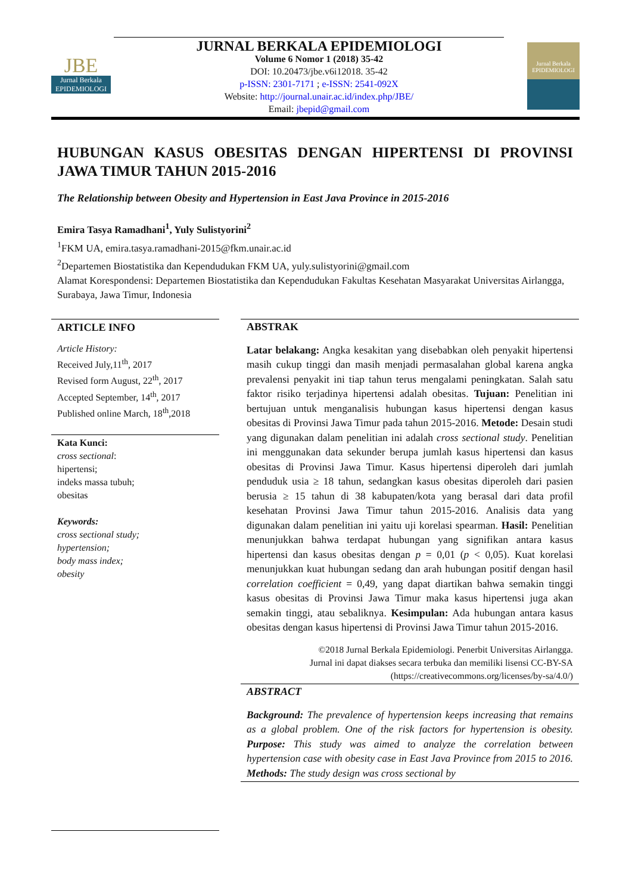JBE
Jurnal Berkala
EPIDEMIOLOGI
JURNAL BERKALA EPIDEMIOLOGI
Volume 6 Nomor 1 (2018) 35-42
DOI: 10.20473/jbe.v6i12018. 35-42
p-ISSN: 2301-7171 ; e-ISSN: 2541-092X
Website: http://journal.unair.ac.id/index.php/JBE/
Email: jbepid@gmail.com
Jurnal Berkala
EPIDEMIOLOGI
HUBUNGAN KASUS OBESITAS DENGAN HIPERTENSI DI PROVINSI JAWA TIMUR TAHUN 2015-2016
The Relationship between Obesity and Hypertension in East Java Province in 2015-2016
Emira Tasya Ramadhani<sup>1</sup>, Yuly Sulistyorini<sup>2</sup>
<sup>1</sup> FKM UA, emira.tasya.ramadhani-2015@fkm.unair.ac.id
<sup>2</sup> Departemen Biostatistika dan Kependudukan FKM UA, yuly.sulistyorini@gmail.com
Alamat Korespondensi: Departemen Biostatistika dan Kependudukan Fakultas Kesehatan Masyarakat Universitas Airlangga, Surabaya, Jawa Timur, Indonesia
ARTICLE INFO
Article History:
Received July,11<sup>th</sup>, 2017
Revised form August, 22<sup>th</sup>, 2017
Accepted September, 14<sup>th</sup>, 2017
Published online March, 18<sup>th</sup>,2018
Kata Kunci:
cross sectional:
hipertensi;
indeks massa tubuh;
obesitas
Keywords:
cross sectional study;
hypertension;
body mass index;
obesity
ABSTRAK
Latar belakang: Angka kesakitan yang disebabkan oleh penyakit hipertensi masih cukup tinggi dan masih menjadi permasalahan global karena angka prevalensi penyakit ini tiap tahun terus mengalami peningkatan. Salah satu faktor risiko terjadinya hipertensi adalah obesitas. Tujuan: Penelitian ini bertujuan untuk menganalisis hubungan kasus hipertensi dengan kasus obesitas di Provinsi Jawa Timur pada tahun 2015-2016. Metode: Desain studi yang digunakan dalam penelitian ini adalah cross sectional study. Penelitian ini menggunakan data sekunder berupa jumlah kasus hipertensi dan kasus obesitas di Provinsi Jawa Timur. Kasus hipertensi diperoleh dari jumlah penduduk usia ≥ 18 tahun, sedangkan kasus obesitas diperoleh dari pasien berusia ≥ 15 tahun di 38 kabupaten/kota yang berasal dari data profil kesehatan Provinsi Jawa Timur tahun 2015-2016. Analisis data yang digunakan dalam penelitian ini yaitu uji korelasi spearman. Hasil: Penelitian menunjukkan bahwa terdapat hubungan yang signifikan antara kasus hipertensi dan kasus obesitas dengan p = 0,01 (p < 0,05). Kuat korelasi menunjukkan kuat hubungan sedang dan arah hubungan positif dengan hasil correlation coefficient = 0,49, yang dapat diartikan bahwa semakin tinggi kasus obesitas di Provinsi Jawa Timur maka kasus hipertensi juga akan semakin tinggi, atau sebaliknya. Kesimpulan: Ada hubungan antara kasus obesitas dengan kasus hipertensi di Provinsi Jawa Timur tahun 2015-2016.
©2018 Jurnal Berkala Epidemiologi. Penerbit Universitas Airlangga.
Jurnal ini dapat diakses secara terbuka dan memiliki lisensi CC-BY-SA
(https://creativecommons.org/licenses/by-sa/4.0/)
ABSTRACT
Background: The prevalence of hypertension keeps increasing that remains as a global problem. One of the risk factors for hypertension is obesity. Purpose: This study was aimed to analyze the correlation between hypertension case with obesity case in East Java Province from 2015 to 2016. Methods: The study design was cross sectional by